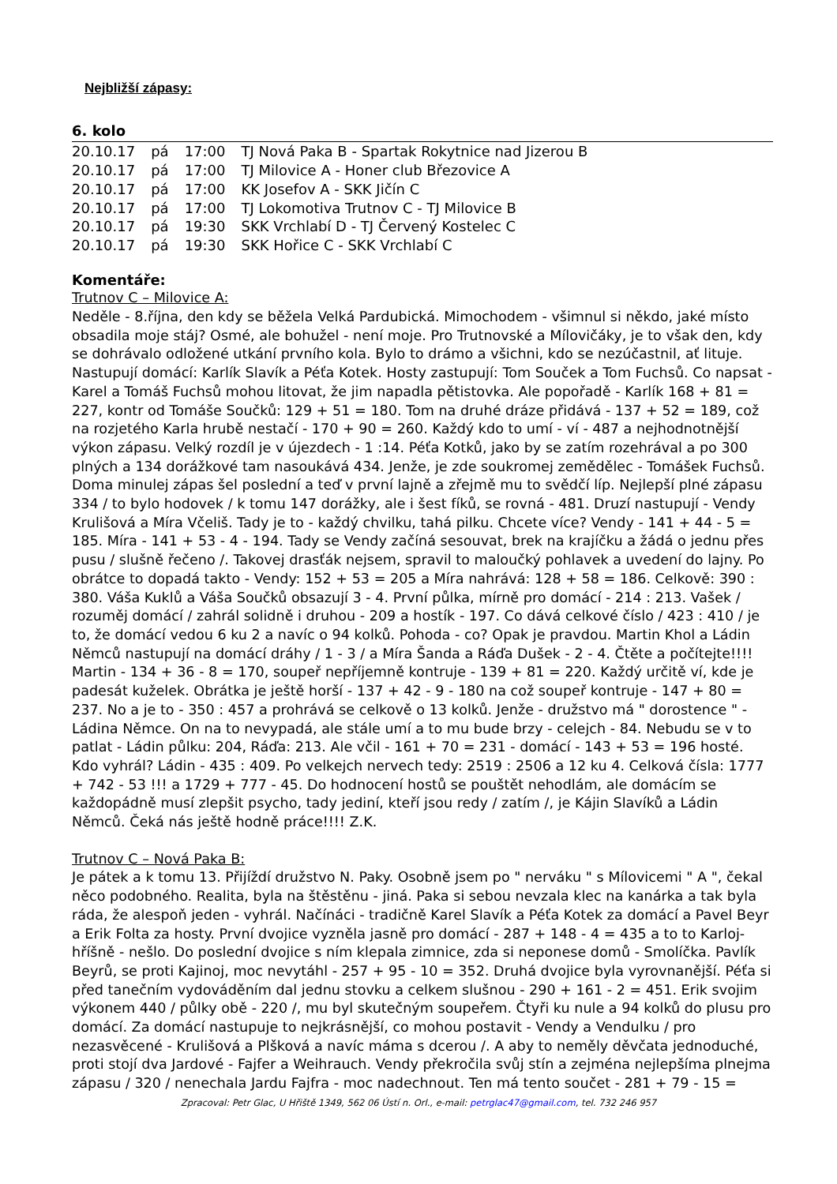Nejbližší zápasy:
6. kolo
| 20.10.17 | pá | 17:00 | TJ Nová Paka B - Spartak Rokytnice nad Jizerou B |
| 20.10.17 | pá | 17:00 | TJ Milovice A - Honer club Březovice A |
| 20.10.17 | pá | 17:00 | KK Josefov A - SKK Jičín C |
| 20.10.17 | pá | 17:00 | TJ Lokomotiva Trutnov C - TJ Milovice B |
| 20.10.17 | pá | 19:30 | SKK Vrchlabí D - TJ Červený Kostelec C |
| 20.10.17 | pá | 19:30 | SKK Hořice C - SKK Vrchlabí C |
Komentáře:
Trutnov C – Milovice A:
Neděle - 8.října, den kdy se běžela Velká Pardubická. Mimochodem - všimnul si někdo, jaké místo obsadila moje stáj? Osmé, ale bohužel - není moje. Pro Trutnovské a Mílovičáky, je to však den, kdy se dohrávalo odložené utkání prvního kola. Bylo to drámo a všichni, kdo se nezúčastnil, ať lituje. Nastupují domácí: Karlík Slavík a Péťa Kotek. Hosty zastupují: Tom Souček a Tom Fuchsů. Co napsat - Karel a Tomáš Fuchsů mohou litovat, že jim napadla pětistovka. Ale popořadě - Karlík 168 + 81 = 227, kontr od Tomáše Součků: 129 + 51 = 180. Tom na druhé dráze přidává - 137 + 52 = 189, což na rozjetého Karla hrubě nestačí - 170 + 90 = 260. Každý kdo to umí - ví - 487 a nejhodnotnější výkon zápasu. Velký rozdíl je v újezdech - 1 :14. Péťa Kotků, jako by se zatím rozehrával a po 300 plných a 134 dorážkové tam nasoukává 434. Jenže, je zde soukromej zemědělec - Tomášek Fuchsů. Doma minulej zápas šel poslední a teď v první lajně a zřejmě mu to svědčí líp. Nejlepší plné zápasu 334 / to bylo hodovek / k tomu 147 dorážky, ale i šest fíků, se rovná - 481. Druzí nastupují - Vendy Krulišová a Míra Včeliš. Tady je to - každý chvilku, tahá pilku. Chcete více? Vendy - 141 + 44 - 5 = 185. Míra - 141 + 53 - 4 - 194. Tady se Vendy začíná sesouvat, brek na krajíčku a žádá o jednu přes pusu / slušně řečeno /. Takovej drasťák nejsem, spravil to maloučký pohlavek a uvedení do lajny. Po obrátce to dopadá takto - Vendy: 152 + 53 = 205 a Míra nahrává: 128 + 58 = 186. Celkově: 390 : 380. Váša Kuklů a Váša Součků obsazují 3 - 4. První půlka, mírně pro domácí - 214 : 213. Vašek / rozuměj domácí / zahrál solidně i druhou - 209 a hostík - 197. Co dává celkové číslo / 423 : 410 / je to, že domácí vedou 6 ku 2 a navíc o 94 kolků. Pohoda - co? Opak je pravdou. Martin Khol a Ládin Němců nastupují na domácí dráhy / 1 - 3 / a Míra Šanda a Ráďa Dušek - 2 - 4. Čtěte a počítejte!!!! Martin - 134 + 36 - 8 = 170, soupeř nepříjemně kontruje - 139 + 81 = 220. Každý určitě ví, kde je padesát kuželek. Obrátka je ještě horší - 137 + 42 - 9 - 180 na což soupeř kontruje - 147 + 80 = 237. No a je to - 350 : 457 a prohrává se celkově o 13 kolků. Jenže - družstvo má " dorostence " - Ládina Němce. On na to nevypadá, ale stále umí a to mu bude brzy - celejch - 84. Nebudu se v to patlat - Ládin půlku: 204, Ráďa: 213. Ale včil - 161 + 70 = 231 - domácí - 143 + 53 = 196 hosté. Kdo vyhrál? Ládin - 435 : 409. Po velkejch nervech tedy: 2519 : 2506 a 12 ku 4. Celková čísla: 1777 + 742 - 53 !!! a 1729 + 777 - 45. Do hodnocení hostů se pouštět nehodlám, ale domácím se každopádně musí zlepšit psycho, tady jediní, kteří jsou redy / zatím /, je Kájin Slavíků a Ládin Němců. Čeká nás ještě hodně práce!!!! Z.K.
Trutnov C – Nová Paka B:
Je pátek a k tomu 13. Přijíždí družstvo N. Paky. Osobně jsem po " nerváku " s Mílovicemi " A ", čekal něco podobného. Realita, byla na štěstěnu - jiná. Paka si sebou nevzala klec na kanárka a tak byla ráda, že alespoň jeden - vyhrál. Načínáci - tradičně Karel Slavík a Péťa Kotek za domácí a Pavel Beyr a Erik Folta za hosty. První dvojice vyzněla jasně pro domácí - 287 + 148 - 4 = 435 a to to Karloj-hříšně - nešlo. Do poslední dvojice s ním klepala zimnice, zda si neponese domů - Smolíčka. Pavlík Beyrů, se proti Kajinoj, moc nevytáhl - 257 + 95 - 10 = 352. Druhá dvojice byla vyrovnanější. Péťa si před tanečním vydováděním dal jednu stovku a celkem slušnou - 290 + 161 - 2 = 451. Erik svojim výkonem 440 / půlky obě - 220 /, mu byl skutečným soupeřem. Čtyři ku nule a 94 kolků do plusu pro domácí. Za domácí nastupuje to nejkrásnější, co mohou postavit - Vendy a Vendulku / pro nezasvěcené - Krulišová a Plšková a navíc máma s dcerou /. A aby to neměly děvčata jednoduché, proti stojí dva Jardové - Fajfer a Weihrauch. Vendy překročila svůj stín a zejména nejlepšíma plnejma zápasu / 320 / nenechala Jardu Fajfra - moc nadechnout. Ten má tento součet - 281 + 79 - 15 =
Zpracoval: Petr Glac, U Hřiště 1349, 562 06 Ústí n. Orl., e-mail: petrglac47@gmail.com, tel. 732 246 957